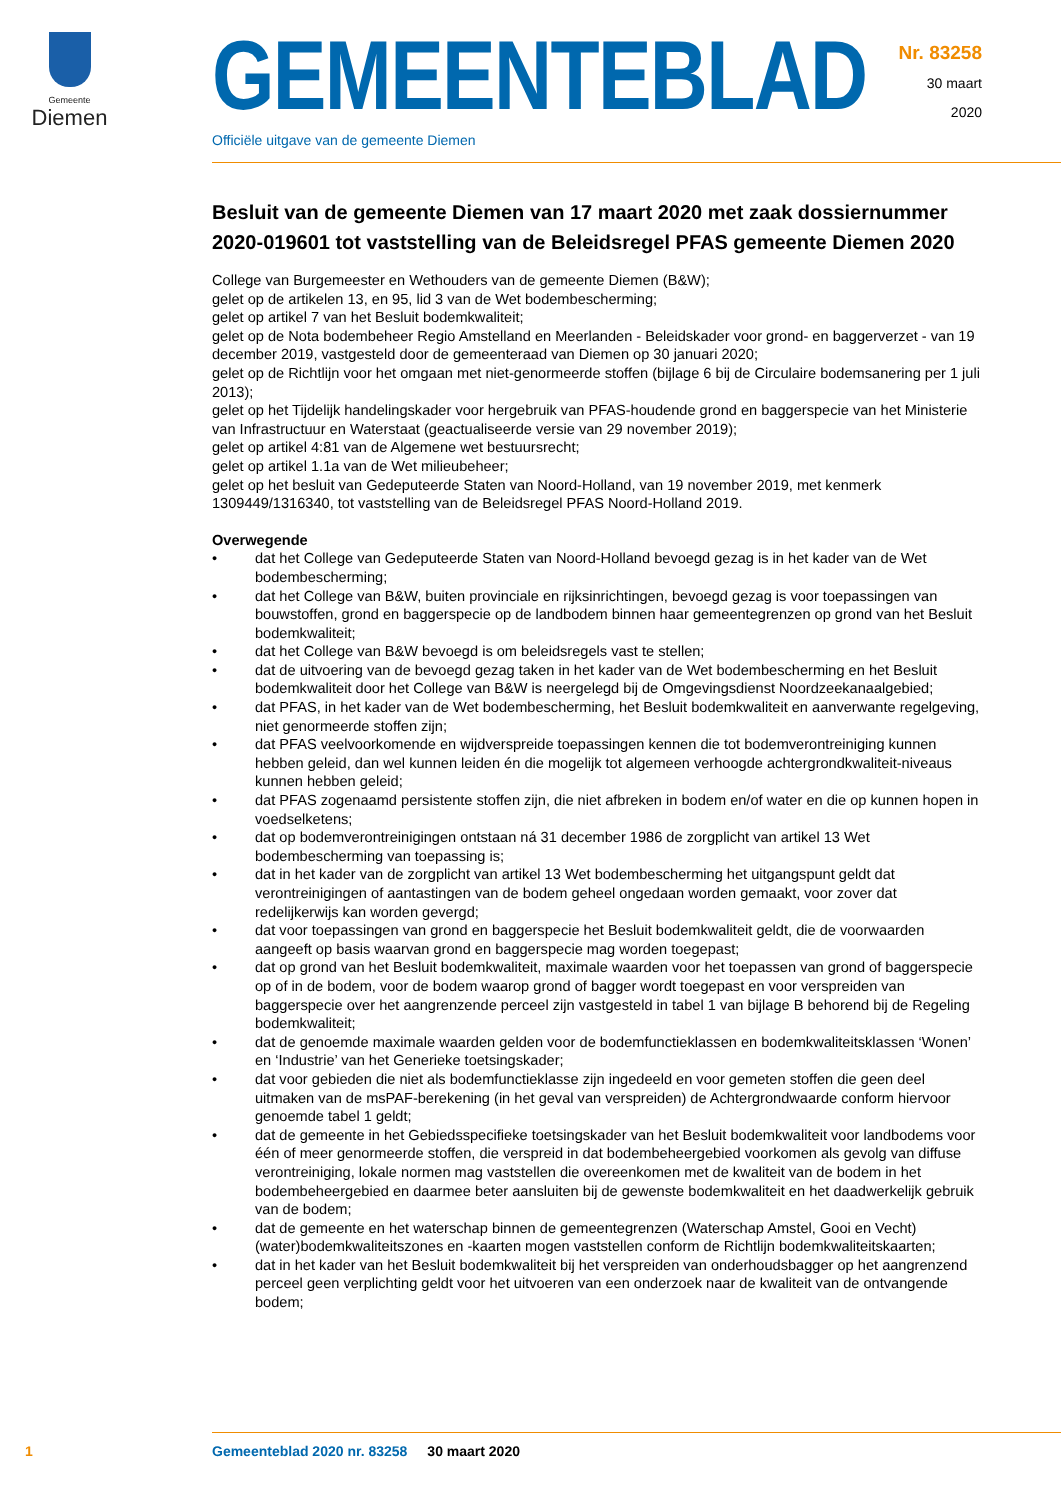Gemeente
Diemen
GEMEENTEBLAD
Nr. 83258
30 maart
2020
Officiële uitgave van de gemeente Diemen
Besluit van de gemeente Diemen van 17 maart 2020 met zaak dossiernummer 2020-019601 tot vaststelling van de Beleidsregel PFAS gemeente Diemen 2020
College van Burgemeester en Wethouders van de gemeente Diemen (B&W);
gelet op de artikelen 13, en 95, lid 3 van de Wet bodembescherming;
gelet op artikel 7 van het Besluit bodemkwaliteit;
gelet op de Nota bodembeheer Regio Amstelland en Meerlanden - Beleidskader voor grond- en baggerverzet - van 19 december 2019, vastgesteld door de gemeenteraad van Diemen op 30 januari 2020;
gelet op de Richtlijn voor het omgaan met niet-genormeerde stoffen (bijlage 6 bij de Circulaire bodemsanering per 1 juli 2013);
gelet op het Tijdelijk handelingskader voor hergebruik van PFAS-houdende grond en baggerspecie van het Ministerie van Infrastructuur en Waterstaat (geactualiseerde versie van 29 november 2019);
gelet op artikel 4:81 van de Algemene wet bestuursrecht;
gelet op artikel 1.1a van de Wet milieubeheer;
gelet op het besluit van Gedeputeerde Staten van Noord-Holland, van 19 november 2019, met kenmerk 1309449/1316340, tot vaststelling van de Beleidsregel PFAS Noord-Holland 2019.
Overwegende
• dat het College van Gedeputeerde Staten van Noord-Holland bevoegd gezag is in het kader van de Wet bodembescherming;
• dat het College van B&W, buiten provinciale en rijksinrichtingen, bevoegd gezag is voor toepassingen van bouwstoffen, grond en baggerspecie op de landbodem binnen haar gemeentegrenzen op grond van het Besluit bodemkwaliteit;
• dat het College van B&W bevoegd is om beleidsregels vast te stellen;
• dat de uitvoering van de bevoegd gezag taken in het kader van de Wet bodembescherming en het Besluit bodemkwaliteit door het College van B&W is neergelegd bij de Omgevingsdienst Noordzeekanaalgebied;
• dat PFAS, in het kader van de Wet bodembescherming, het Besluit bodemkwaliteit en aanverwante regelgeving, niet genormeerde stoffen zijn;
• dat PFAS veelvoorkomende en wijdverspreide toepassingen kennen die tot bodemverontreiniging kunnen hebben geleid, dan wel kunnen leiden én die mogelijk tot algemeen verhoogde achtergrondkwaliteit-niveaus kunnen hebben geleid;
• dat PFAS zogenaamd persistente stoffen zijn, die niet afbreken in bodem en/of water en die op kunnen hopen in voedselketens;
• dat op bodemverontreinigingen ontstaan ná 31 december 1986 de zorgplicht van artikel 13 Wet bodembescherming van toepassing is;
• dat in het kader van de zorgplicht van artikel 13 Wet bodembescherming het uitgangspunt geldt dat verontreinigingen of aantastingen van de bodem geheel ongedaan worden gemaakt, voor zover dat redelijkerwijs kan worden gevergd;
• dat voor toepassingen van grond en baggerspecie het Besluit bodemkwaliteit geldt, die de voorwaarden aangeeft op basis waarvan grond en baggerspecie mag worden toegepast;
• dat op grond van het Besluit bodemkwaliteit, maximale waarden voor het toepassen van grond of baggerspecie op of in de bodem, voor de bodem waarop grond of bagger wordt toegepast en voor verspreiden van baggerspecie over het aangrenzende perceel zijn vastgesteld in tabel 1 van bijlage B behorend bij de Regeling bodemkwaliteit;
• dat de genoemde maximale waarden gelden voor de bodemfunctieklassen en bodemkwaliteitsklassen ‘Wonen’ en ‘Industrie’ van het Generieke toetsingskader;
• dat voor gebieden die niet als bodemfunctieklasse zijn ingedeeld en voor gemeten stoffen die geen deel uitmaken van de msPAF-berekening (in het geval van verspreiden) de Achtergrondwaarde conform hiervoor genoemde tabel 1 geldt;
• dat de gemeente in het Gebiedsspecifieke toetsingskader van het Besluit bodemkwaliteit voor landbodems voor één of meer genormeerde stoffen, die verspreid in dat bodembeheergebied voorkomen als gevolg van diffuse verontreiniging, lokale normen mag vaststellen die overeenkomen met de kwaliteit van de bodem in het bodembeheergebied en daarmee beter aansluiten bij de gewenste bodemkwaliteit en het daadwerkelijk gebruik van de bodem;
• dat de gemeente en het waterschap binnen de gemeentegrenzen (Waterschap Amstel, Gooi en Vecht) (water)bodemkwaliteitszones en -kaarten mogen vaststellen conform de Richtlijn bodemkwaliteitskaarten;
• dat in het kader van het Besluit bodemkwaliteit bij het verspreiden van onderhoudsbagger op het aangrenzend perceel geen verplichting geldt voor het uitvoeren van een onderzoek naar de kwaliteit van de ontvangende bodem;
1 Gemeenteblad 2020 nr. 83258 30 maart 2020